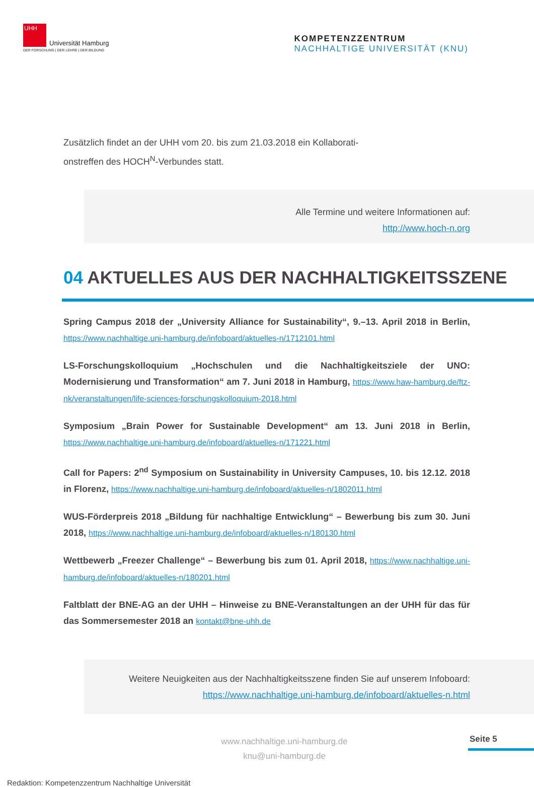UHH
Universität Hamburg
DER FORSCHUNG | DER LEHRE | DER BILDUNG
KOMPETENZZENTRUM
NACHHALTIGE UNIVERSITÄT (KNU)
Zusätzlich findet an der UHH vom 20. bis zum 21.03.2018 ein Kollaborati-
onstreffen des HOCH<sup>N</sup>-Verbundes statt.
Alle Termine und weitere Informationen auf:
http://www.hoch-n.org
04 AKTUELLES AUS DER NACHHALTIGKEITSSZENE
Spring Campus 2018 der „University Alliance for Sustainability“, 9.–13. April 2018 in Berlin, https://www.nachhaltige.uni-hamburg.de/infoboard/aktuelles-n/1712101.html
LS-Forschungskolloquium „Hochschulen und die Nachhaltigkeitsziele der UNO: Modernisierung und Transformation“ am 7. Juni 2018 in Hamburg, https://www.haw-hamburg.de/ftz-nk/veranstaltungen/life-sciences-forschungskolloquium-2018.html
Symposium „Brain Power for Sustainable Development“ am 13. Juni 2018 in Berlin, https://www.nachhaltige.uni-hamburg.de/infoboard/aktuelles-n/171221.html
Call for Papers: 2<sup>nd</sup> Symposium on Sustainability in University Campuses, 10. bis 12.12. 2018 in Florenz, https://www.nachhaltige.uni-hamburg.de/infoboard/aktuelles-n/1802011.html
WUS-Förderpreis 2018 „Bildung für nachhaltige Entwicklung“ – Bewerbung bis zum 30. Juni 2018, https://www.nachhaltige.uni-hamburg.de/infoboard/aktuelles-n/180130.html
Wettbewerb „Freezer Challenge“ – Bewerbung bis zum 01. April 2018, https://www.nachhaltige.uni-hamburg.de/infoboard/aktuelles-n/180201.html
Faltblatt der BNE-AG an der UHH – Hinweise zu BNE-Veranstaltungen an der UHH für das für das Sommersemester 2018 an kontakt@bne-uhh.de
Weitere Neuigkeiten aus der Nachhaltigkeitsszene finden Sie auf unserem Infoboard:
https://www.nachhaltige.uni-hamburg.de/infoboard/aktuelles-n.html
www.nachhaltige.uni-hamburg.de
knu@uni-hamburg.de
Seite 5
Redaktion: Kompetenzzentrum Nachhaltige Universität